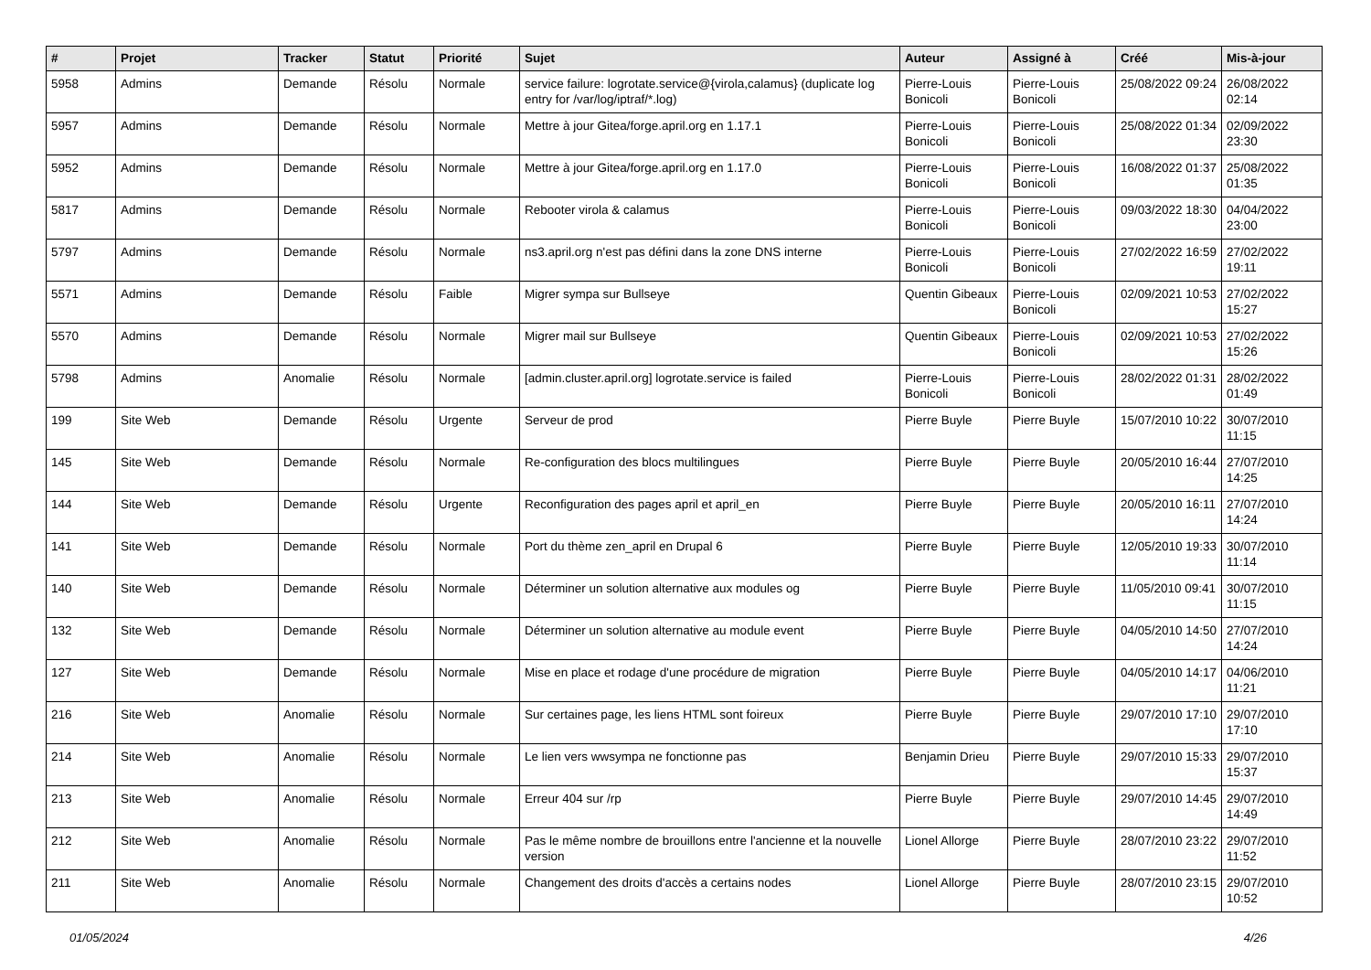| # | Projet | Tracker | Statut | Priorité | Sujet | Auteur | Assigné à | Créé | Mis-à-jour |
| --- | --- | --- | --- | --- | --- | --- | --- | --- | --- |
| 5958 | Admins | Demande | Résolu | Normale | service failure: logrotate.service@{virola,calamus} (duplicate log entry for /var/log/iptraf/*.log) | Pierre-Louis Bonicoli | Pierre-Louis Bonicoli | 25/08/2022 09:24 | 26/08/2022 02:14 |
| 5957 | Admins | Demande | Résolu | Normale | Mettre à jour Gitea/forge.april.org en 1.17.1 | Pierre-Louis Bonicoli | Pierre-Louis Bonicoli | 25/08/2022 01:34 | 02/09/2022 23:30 |
| 5952 | Admins | Demande | Résolu | Normale | Mettre à jour Gitea/forge.april.org en 1.17.0 | Pierre-Louis Bonicoli | Pierre-Louis Bonicoli | 16/08/2022 01:37 | 25/08/2022 01:35 |
| 5817 | Admins | Demande | Résolu | Normale | Rebooter virola & calamus | Pierre-Louis Bonicoli | Pierre-Louis Bonicoli | 09/03/2022 18:30 | 04/04/2022 23:00 |
| 5797 | Admins | Demande | Résolu | Normale | ns3.april.org n'est pas défini dans la zone DNS interne | Pierre-Louis Bonicoli | Pierre-Louis Bonicoli | 27/02/2022 16:59 | 27/02/2022 19:11 |
| 5571 | Admins | Demande | Résolu | Faible | Migrer sympa sur Bullseye | Quentin Gibeaux | Pierre-Louis Bonicoli | 02/09/2021 10:53 | 27/02/2022 15:27 |
| 5570 | Admins | Demande | Résolu | Normale | Migrer mail sur Bullseye | Quentin Gibeaux | Pierre-Louis Bonicoli | 02/09/2021 10:53 | 27/02/2022 15:26 |
| 5798 | Admins | Anomalie | Résolu | Normale | [admin.cluster.april.org] logrotate.service is failed | Pierre-Louis Bonicoli | Pierre-Louis Bonicoli | 28/02/2022 01:31 | 28/02/2022 01:49 |
| 199 | Site Web | Demande | Résolu | Urgente | Serveur de prod | Pierre Buyle | Pierre Buyle | 15/07/2010 10:22 | 30/07/2010 11:15 |
| 145 | Site Web | Demande | Résolu | Normale | Re-configuration des blocs multilingues | Pierre Buyle | Pierre Buyle | 20/05/2010 16:44 | 27/07/2010 14:25 |
| 144 | Site Web | Demande | Résolu | Urgente | Reconfiguration des pages april et april_en | Pierre Buyle | Pierre Buyle | 20/05/2010 16:11 | 27/07/2010 14:24 |
| 141 | Site Web | Demande | Résolu | Normale | Port du thème zen_april en Drupal 6 | Pierre Buyle | Pierre Buyle | 12/05/2010 19:33 | 30/07/2010 11:14 |
| 140 | Site Web | Demande | Résolu | Normale | Déterminer un solution alternative aux modules og | Pierre Buyle | Pierre Buyle | 11/05/2010 09:41 | 30/07/2010 11:15 |
| 132 | Site Web | Demande | Résolu | Normale | Déterminer un solution alternative au module event | Pierre Buyle | Pierre Buyle | 04/05/2010 14:50 | 27/07/2010 14:24 |
| 127 | Site Web | Demande | Résolu | Normale | Mise en place et rodage d'une procédure de migration | Pierre Buyle | Pierre Buyle | 04/05/2010 14:17 | 04/06/2010 11:21 |
| 216 | Site Web | Anomalie | Résolu | Normale | Sur certaines page, les liens HTML sont foireux | Pierre Buyle | Pierre Buyle | 29/07/2010 17:10 | 29/07/2010 17:10 |
| 214 | Site Web | Anomalie | Résolu | Normale | Le lien vers wwsympa ne fonctionne pas | Benjamin Drieu | Pierre Buyle | 29/07/2010 15:33 | 29/07/2010 15:37 |
| 213 | Site Web | Anomalie | Résolu | Normale | Erreur 404 sur /rp | Pierre Buyle | Pierre Buyle | 29/07/2010 14:45 | 29/07/2010 14:49 |
| 212 | Site Web | Anomalie | Résolu | Normale | Pas le même nombre de brouillons entre l'ancienne et la nouvelle version | Lionel Allorge | Pierre Buyle | 28/07/2010 23:22 | 29/07/2010 11:52 |
| 211 | Site Web | Anomalie | Résolu | Normale | Changement des droits d'accès a certains nodes | Lionel Allorge | Pierre Buyle | 28/07/2010 23:15 | 29/07/2010 10:52 |
01/05/2024 4/26